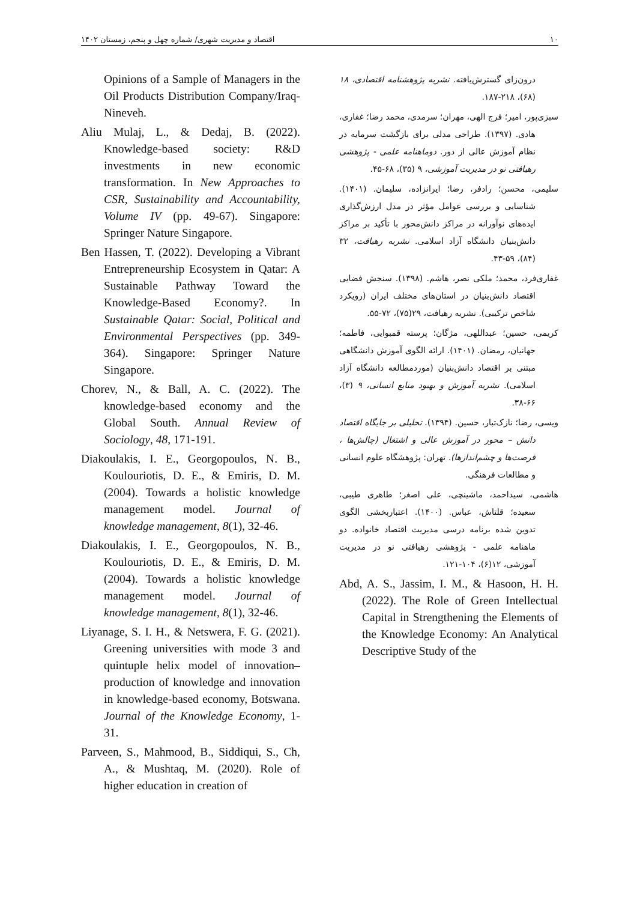۱۰ اقتصاد و مدیریت شهری/ شماره چهل و پنجم، زمستان ۱۴۰۲
درون‌زای گسترش‌یافته. نشریه پژوهشنامه اقتصادی، ۱۸ (۶۸)، ۲۱۸-۱۸۷.
سبزی‌پور، امیر؛ فرج الهی، مهران؛ سرمدی، محمد رضا؛ غفاری، هادی. (۱۳۹۷). طراحی مدلی برای بازگشت سرمایه در نظام آموزش عالی از دور. دوماهنامه علمی - پژوهشی رهیافتی نو در مدیریت آموزشی، ۹ (۳۵)، ۶۸-۴۵.
سلیمی، محسن؛ رادفر، رضا؛ ایرانزاده، سلیمان. (۱۴۰۱). شناسایی و بررسی عوامل مؤثر در مدل ارزش‌گذاری ایده‌های نوآورانه در مراکز دانش‌محور با تأکید بر مراکز دانش‌بنیان دانشگاه آزاد اسلامی. نشریه رهیافت، ۳۲ (۸۴)، ۵۹-۴۳.
غفاری‌فرد، محمد؛ ملکی نصر، هاشم. (۱۳۹۸). سنجش فضایی اقتصاد دانش‌بنیان در استان‌های مختلف ایران (رویکرد شاخص ترکیبی). نشریه رهیافت، ۲۹(۷۵)، ۷۲-۵۵.
کریمی، حسین؛ عبداللهی، مژگان؛ پرسته قمبوایی، فاطمه؛ جهانیان، رمضان. (۱۴۰۱). ارائه الگوی آموزش دانشگاهی مبتنی بر اقتصاد دانش‌بنیان (موردمطالعه دانشگاه آزاد اسلامی). نشریه آموزش و بهبود منابع انسانی، ۹ (۳)، ۶۶-۳۸.
ویسی، رضا؛ نازک‌تبار، حسین. (۱۳۹۴). تحلیلی بر جایگاه اقتصاد دانش – محور در آموزش عالی و اشتغال (چالش‌ها ، فرصت‌ها و چشم‌اندازها). تهران: پژوهشگاه علوم انسانی و مطالعات فرهنگی.
هاشمی، سیداحمد، ماشینچی، علی اصغر؛ طاهری طیبی، سعیده؛ قلتاش، عباس. (۱۴۰۰). اعتباربخشی الگوی تدوین شده برنامه درسی مدیریت اقتصاد خانواده. دو ماهنامه علمی - پژوهشی رهیافتی نو در مدیریت آموزشی، ۱۲(۶)، ۱۰۴-۱۲۱.
Abd, A. S., Jassim, I. M., & Hasoon, H. H. (2022). The Role of Green Intellectual Capital in Strengthening the Elements of the Knowledge Economy: An Analytical Descriptive Study of the
Opinions of a Sample of Managers in the Oil Products Distribution Company/Iraq-Nineveh.
Aliu Mulaj, L., & Dedaj, B. (2022). Knowledge-based society: R&D investments in new economic transformation. In New Approaches to CSR, Sustainability and Accountability, Volume IV (pp. 49-67). Singapore: Springer Nature Singapore.
Ben Hassen, T. (2022). Developing a Vibrant Entrepreneurship Ecosystem in Qatar: A Sustainable Pathway Toward the Knowledge-Based Economy?. In Sustainable Qatar: Social, Political and Environmental Perspectives (pp. 349-364). Singapore: Springer Nature Singapore.
Chorev, N., & Ball, A. C. (2022). The knowledge-based economy and the Global South. Annual Review of Sociology, 48, 171-191.
Diakoulakis, I. E., Georgopoulos, N. B., Koulouriotis, D. E., & Emiris, D. M. (2004). Towards a holistic knowledge management model. Journal of knowledge management, 8(1), 32-46.
Diakoulakis, I. E., Georgopoulos, N. B., Koulouriotis, D. E., & Emiris, D. M. (2004). Towards a holistic knowledge management model. Journal of knowledge management, 8(1), 32-46.
Liyanage, S. I. H., & Netswera, F. G. (2021). Greening universities with mode 3 and quintuple helix model of innovation–production of knowledge and innovation in knowledge-based economy, Botswana. Journal of the Knowledge Economy, 1-31.
Parveen, S., Mahmood, B., Siddiqui, S., Ch, A., & Mushtaq, M. (2020). Role of higher education in creation of